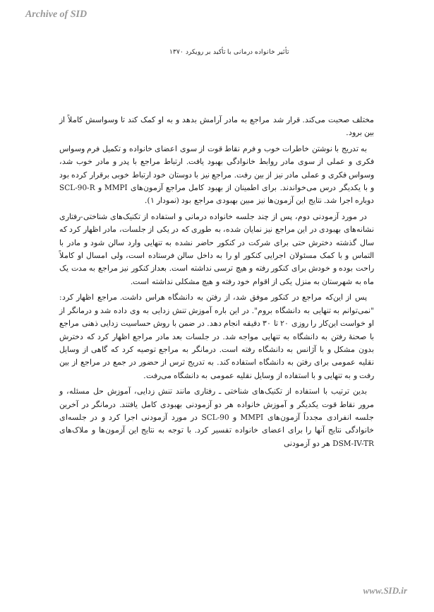Archive of SID
تأثیر خانواده درمانی با تأکید بر رویکرد ۱۳۷۰
مختلف صحبت می‌کند. قرار شد مراجع به مادر آرامش بدهد و به او کمک کند تا وسواسش کاملاً از بین برود.
به تدریج با نوشتن خاطرات خوب و فرم نقاط قوت از سوی اعضای خانواده و تکمیل فرم وسواس فکری و عملی از سوی مادر روابط خانوادگی بهبود یافت. ارتباط مراجع با پدر و مادر خوب شد، وسواس فکری و عملی مادر نیز از بین رفت. مراجع نیز با دوستان خود ارتباط خوبی برقرار کرده بود و با یکدیگر درس می‌خواندند. برای اطمینان از بهبود کامل مراجع آزمون‌های MMPI و SCL-90-R دوباره اجرا شد. نتایج این آزمون‌ها نیز مبین بهبودی مراجع بود (نمودار ۱).
در مورد آزمودنی دوم، پس از چند جلسه خانواده درمانی و استفاده از تکنیک‌های شناختی-رفتاری نشانه‌های بهبودی در این مراجع نیز نمایان شده، به طوری که در یکی از جلسات، مادر اظهار کرد که سال گذشته دخترش حتی برای شرکت در کنکور حاضر نشده به تنهایی وارد سالن شود و مادر با التماس و با کمک مسئولان اجرایی کنکور او را به داخل سالن فرستاده است، ولی امسال او کاملاً راحت بوده و خودش برای کنکور رفته و هیچ ترسی نداشته است. بعداز کنکور نیز مراجع به مدت یک ماه به شهرستان به منزل یکی از اقوام خود رفته و هیچ مشکلی نداشته است.
پس از این‌که مراجع در کنکور موفق شد، از رفتن به دانشگاه هراس داشت. مراجع اظهار کرد: "نمی‌توانم به تنهایی به دانشگاه بروم". در این باره آموزش تنش زدایی به وی داده شد و درمانگر از او خواست این‌کار را روزی ۲۰ تا ۳۰ دقیقه انجام دهد. در ضمن با روش حساسیت زدایی ذهنی مراجع با صحنهٔ رفتن به دانشگاه به تنهایی مواجه شد. در جلسات بعد مادر مراجع اظهار کرد که دخترش بدون مشکل و با آژانس به دانشگاه رفته است. درمانگر به مراجع توصیه کرد که گاهی از وسایل نقلیه عمومی برای رفتن به دانشگاه استفاده کند. به تدریج ترس از حضور در جمع در مراجع از بین رفت و به تنهایی و با استفاده از وسایل نقلیه عمومی به دانشگاه می‌رفت.
بدین ترتیب با استفاده از تکنیک‌های شناختی ـ رفتاری مانند تنش زدایی، آموزش حل مسئله، و مرور نقاط قوت یکدیگر و آموزش خانواده هر دو آزمودنی بهبودی کامل یافتند. درمانگر در آخرین جلسه انفرادی مجدداً آزمون‌های MMPI و SCL-90 در مورد آزمودنی اجرا کرد و در جلسه‌ای خانوادگی نتایج آنها را برای اعضای خانواده تفسیر کرد. با توجه به نتایج این آزمون‌ها و ملاک‌های DSM-IV-TR هر دو آزمودنی
www.SID.ir